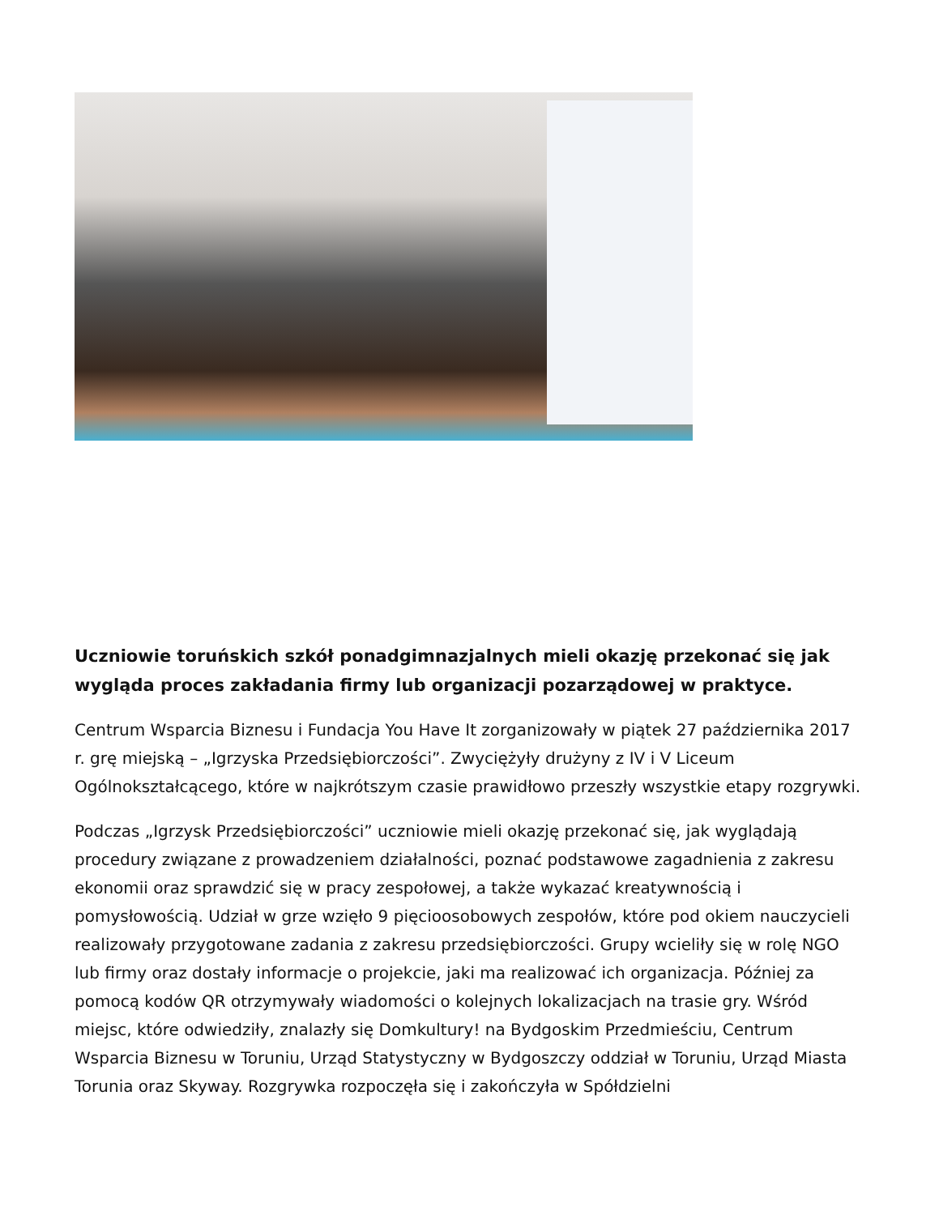Uczniowie toruńskich szkół ponadgimnazjalnych mieli okazję przekonać się jak wygląda proces zakładania firmy lub organizacji pozarządowej w praktyce.
Centrum Wsparcia Biznesu i Fundacja You Have It zorganizowały w piątek 27 października 2017 r. grę miejską – „Igrzyska Przedsiębiorczości”. Zwyciężyły drużyny z IV i V Liceum Ogólnokształcącego, które w najkrótszym czasie prawidłowo przeszły wszystkie etapy rozgrywki.
Podczas „Igrzysk Przedsiębiorczości” uczniowie mieli okazję przekonać się, jak wyglądają procedury związane z prowadzeniem działalności, poznać podstawowe zagadnienia z zakresu ekonomii oraz sprawdzić się w pracy zespołowej, a także wykazać kreatywnością i pomysłowością. Udział w grze wzięło 9 pięcioosobowych zespołów, które pod okiem nauczycieli realizowały przygotowane zadania z zakresu przedsiębiorczości. Grupy wcieliły się w rolę NGO lub firmy oraz dostały informacje o projekcie, jaki ma realizować ich organizacja. Później za pomocą kodów QR otrzymywały wiadomości o kolejnych lokalizacjach na trasie gry. Wśród miejsc, które odwiedziły, znalazły się Domkultury! na Bydgoskim Przedmieściu, Centrum Wsparcia Biznesu w Toruniu, Urząd Statystyczny w Bydgoszczy oddział w Toruniu, Urząd Miasta Torunia oraz Skyway. Rozgrywka rozpoczęła się i zakończyła w Spółdzielni